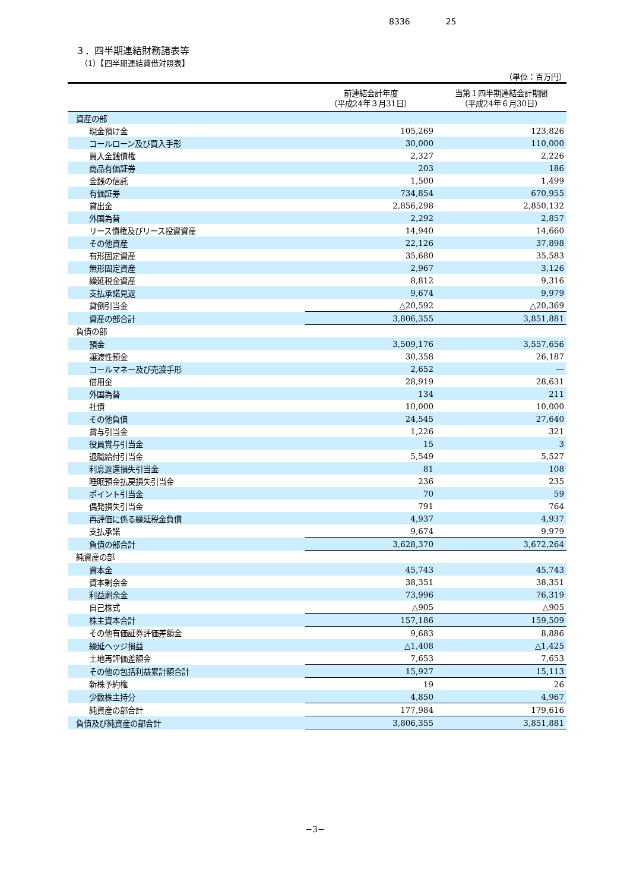8336 25
３．四半期連結財務諸表等
（1）【四半期連結貸借対照表】
（単位：百万円）
| | 前連結会計年度 （平成24年３月31日） | 当第１四半期連結会計期間 （平成24年６月30日） |
| --- | --- | --- |
| 資産の部 | | |
| 現金預け金 | 105,269 | 123,826 |
| コールローン及び買入手形 | 30,000 | 110,000 |
| 買入金銭債権 | 2,327 | 2,226 |
| 商品有価証券 | 203 | 186 |
| 金銭の信託 | 1,500 | 1,499 |
| 有価証券 | 734,854 | 670,955 |
| 貸出金 | 2,856,298 | 2,850,132 |
| 外国為替 | 2,292 | 2,857 |
| リース債権及びリース投資資産 | 14,940 | 14,660 |
| その他資産 | 22,126 | 37,898 |
| 有形固定資産 | 35,680 | 35,583 |
| 無形固定資産 | 2,967 | 3,126 |
| 繰延税金資産 | 8,812 | 9,316 |
| 支払承諾見返 | 9,674 | 9,979 |
| 貸倒引当金 | △20,592 | △20,369 |
| 資産の部合計 | 3,806,355 | 3,851,881 |
| 負債の部 | | |
| 預金 | 3,509,176 | 3,557,656 |
| 譲渡性預金 | 30,358 | 26,187 |
| コールマネー及び売渡手形 | 2,652 | — |
| 借用金 | 28,919 | 28,631 |
| 外国為替 | 134 | 211 |
| 社債 | 10,000 | 10,000 |
| その他負債 | 24,545 | 27,640 |
| 賞与引当金 | 1,226 | 321 |
| 役員賞与引当金 | 15 | 3 |
| 退職給付引当金 | 5,549 | 5,527 |
| 利息返還損失引当金 | 81 | 108 |
| 睡眠預金払戻損失引当金 | 236 | 235 |
| ポイント引当金 | 70 | 59 |
| 偶発損失引当金 | 791 | 764 |
| 再評価に係る繰延税金負債 | 4,937 | 4,937 |
| 支払承諾 | 9,674 | 9,979 |
| 負債の部合計 | 3,628,370 | 3,672,264 |
| 純資産の部 | | |
| 資本金 | 45,743 | 45,743 |
| 資本剰余金 | 38,351 | 38,351 |
| 利益剰余金 | 73,996 | 76,319 |
| 自己株式 | △905 | △905 |
| 株主資本合計 | 157,186 | 159,509 |
| その他有価証券評価差額金 | 9,683 | 8,886 |
| 繰延ヘッジ損益 | △1,408 | △1,425 |
| 土地再評価差額金 | 7,653 | 7,653 |
| その他の包括利益累計額合計 | 15,927 | 15,113 |
| 新株予約権 | 19 | 26 |
| 少数株主持分 | 4,850 | 4,967 |
| 純資産の部合計 | 177,984 | 179,616 |
| 負債及び純資産の部合計 | 3,806,355 | 3,851,881 |
−3−